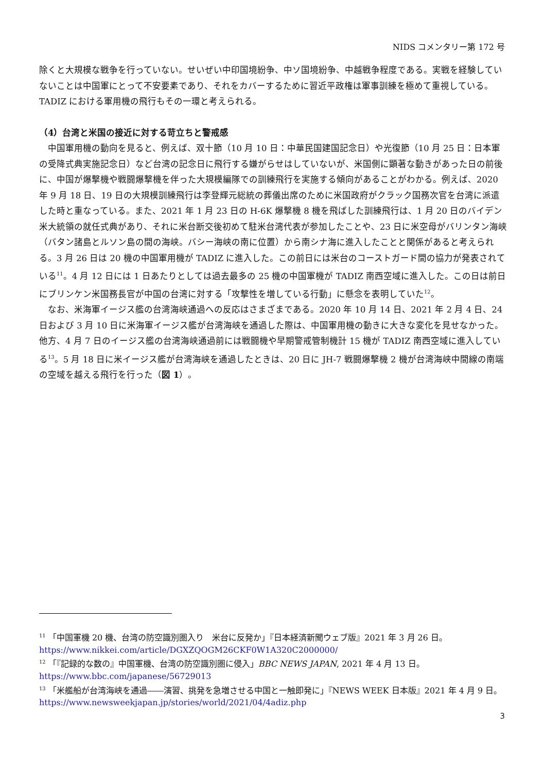NIDS コメンタリー第 172 号
除くと大規模な戦争を行っていない。せいぜい中印国境紛争、中ソ国境紛争、中越戦争程度である。実戦を経験していないことは中国軍にとって不安要素であり、それをカバーするために習近平政権は軍事訓練を極めて重視している。TADIZ における軍用機の飛行もその一環と考えられる。
（4）台湾と米国の接近に対する苛立ちと警戒感
　中国軍用機の動向を見ると、例えば、双十節（10 月 10 日：中華民国建国記念日）や光復節（10 月 25 日：日本軍の受降式典実施記念日）など台湾の記念日に飛行する嫌がらせはしていないが、米国側に顕著な動きがあった日の前後に、中国が爆撃機や戦闘爆撃機を伴った大規模編隊での訓練飛行を実施する傾向があることがわかる。例えば、2020 年 9 月 18 日、19 日の大規模訓練飛行は李登輝元総統の葬儀出席のために米国政府がクラック国務次官を台湾に派遣した時と重なっている。また、2021 年 1 月 23 日の H-6K 爆撃機 8 機を飛ばした訓練飛行は、1 月 20 日のバイデン米大統領の就任式典があり、それに米台断交後初めて駐米台湾代表が参加したことや、23 日に米空母がバリンタン海峡（バタン諸島とルソン島の間の海峡。バシー海峡の南に位置）から南シナ海に進入したことと関係があると考えられる。3 月 26 日は 20 機の中国軍用機が TADIZ に進入した。この前日には米台のコーストガード間の協力が発表されている<sup>11</sup>。4 月 12 日には 1 日あたりとしては過去最多の 25 機の中国軍機が TADIZ 南西空域に進入した。この日は前日にブリンケン米国務長官が中国の台湾に対する「攻撃性を増している行動」に懸念を表明していた<sup>12</sup>。
　なお、米海軍イージス艦の台湾海峡通過への反応はさまざまである。2020 年 10 月 14 日、2021 年 2 月 4 日、24 日および 3 月 10 日に米海軍イージス艦が台湾海峡を通過した際は、中国軍用機の動きに大きな変化を見せなかった。他方、4 月 7 日のイージス艦の台湾海峡通過前には戦闘機や早期警戒管制機計 15 機が TADIZ 南西空域に進入している<sup>13</sup>。5 月 18 日に米イージス艦が台湾海峡を通過したときは、20 日に JH-7 戦闘爆撃機 2 機が台湾海峡中間線の南端の空域を越える飛行を行った（図 1）。
<sup>11</sup> 「中国軍機 20 機、台湾の防空識別圏入り　米台に反発か」『日本経済新聞ウェブ版』2021 年 3 月 26 日。
https://www.nikkei.com/article/DGXZQOGM26CKF0W1A320C2000000/
<sup>12</sup> 「『記録的な数の』中国軍機、台湾の防空識別圏に侵入」BBC NEWS JAPAN, 2021 年 4 月 13 日。
https://www.bbc.com/japanese/56729013
<sup>13</sup> 「米艦船が台湾海峡を通過――演習、挑発を急増させる中国と一触即発に」『NEWS WEEK 日本版』2021 年 4 月 9 日。https://www.newsweekjapan.jp/stories/world/2021/04/4adiz.php
3